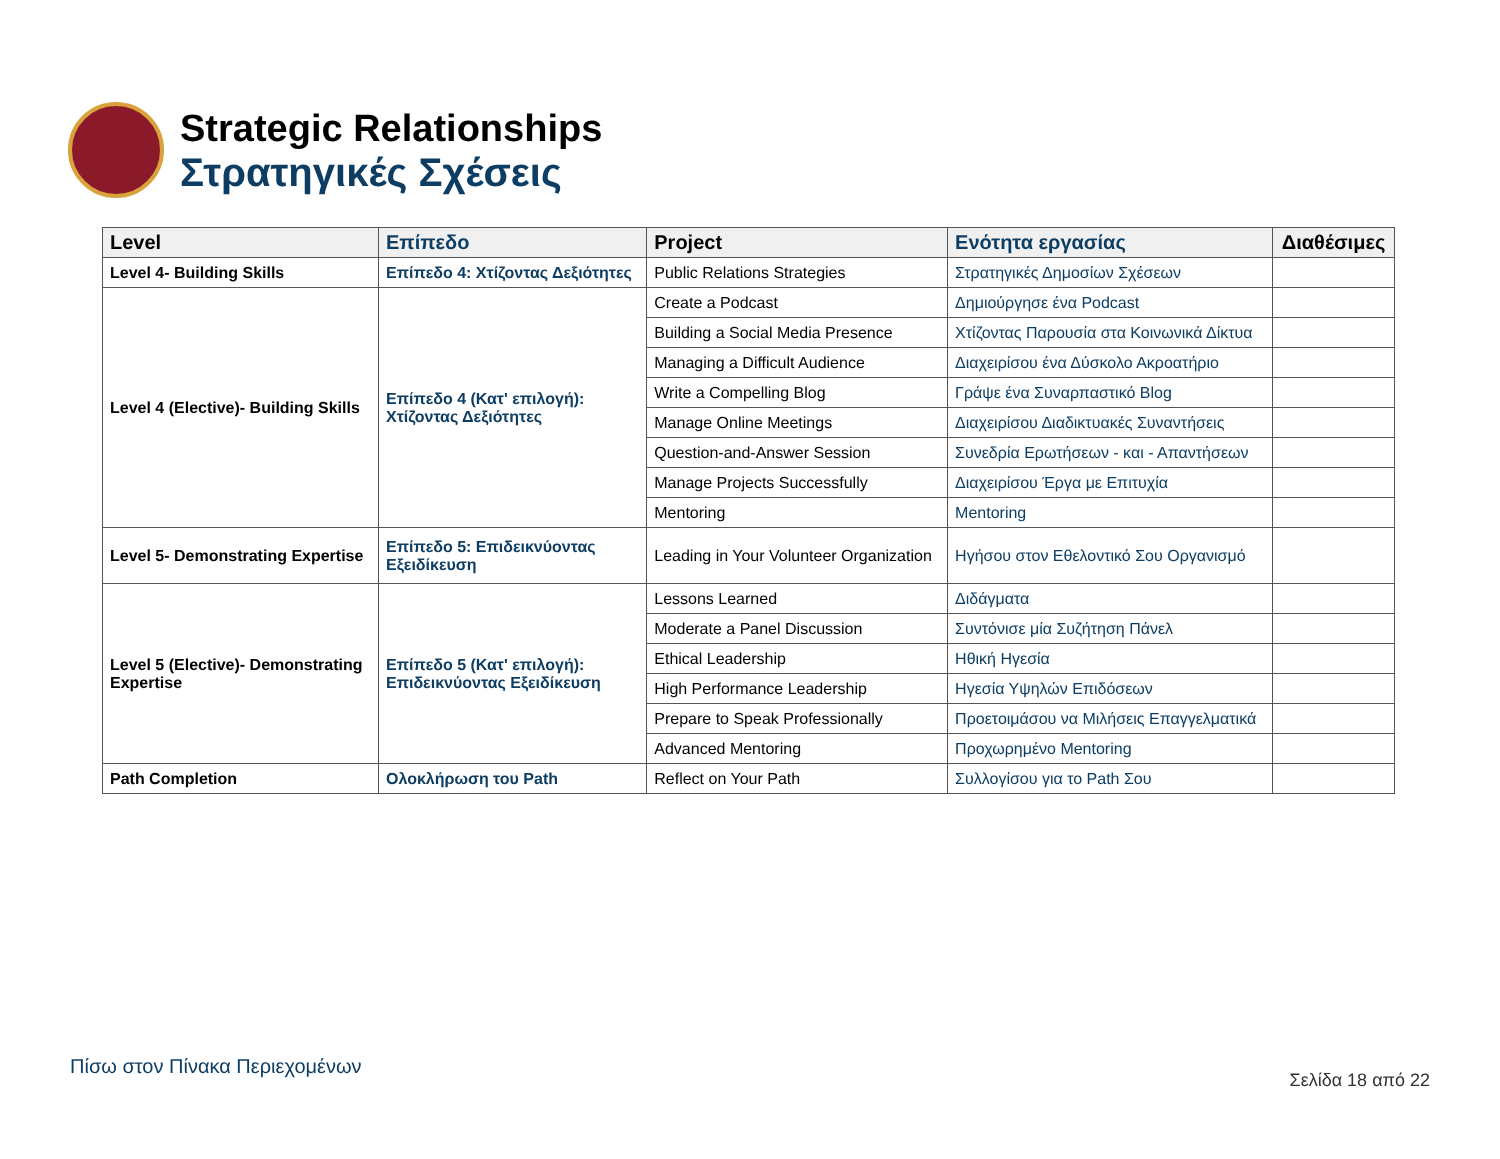Strategic Relationships
Στρατηγικές Σχέσεις
| Level | Επίπεδο | Project | Ενότητα εργασίας | Διαθέσιμες |
| --- | --- | --- | --- | --- |
| Level 4- Building Skills | Επίπεδο 4: Χτίζοντας Δεξιότητες | Public Relations Strategies | Στρατηγικές Δημοσίων Σχέσεων | |
| Level 4 (Elective)- Building Skills | Επίπεδο 4 (Κατ' επιλογή): Χτίζοντας Δεξιότητες | Create a Podcast | Δημιούργησε ένα Podcast | |
| | | Building a Social Media Presence | Χτίζοντας Παρουσία στα Κοινωνικά Δίκτυα | |
| | | Managing a Difficult Audience | Διαχειρίσου ένα Δύσκολο Ακροατήριο | |
| | | Write a Compelling Blog | Γράψε ένα Συναρπαστικό Blog | |
| | | Manage Online Meetings | Διαχειρίσου Διαδικτυακές Συναντήσεις | |
| | | Question-and-Answer Session | Συνεδρία Ερωτήσεων - και - Απαντήσεων | |
| | | Manage Projects Successfully | Διαχειρίσου Έργα με Επιτυχία | |
| | | Mentoring | Mentoring | |
| Level 5- Demonstrating Expertise | Επίπεδο 5: Επιδεικνύοντας Εξειδίκευση | Leading in Your Volunteer Organization | Ηγήσου στον Εθελοντικό Σου Οργανισμό | |
| Level 5 (Elective)- Demonstrating Expertise | Επίπεδο 5 (Κατ' επιλογή): Επιδεικνύοντας Εξειδίκευση | Lessons Learned | Διδάγματα | |
| | | Moderate a Panel Discussion | Συντόνισε μία Συζήτηση Πάνελ | |
| | | Ethical Leadership | Ηθική Ηγεσία | |
| | | High Performance Leadership | Ηγεσία Υψηλών Επιδόσεων | |
| | | Prepare to Speak Professionally | Προετοιμάσου να Μιλήσεις Επαγγελματικά | |
| | | Advanced Mentoring | Προχωρημένο Mentoring | |
| Path Completion | Ολοκλήρωση του Path | Reflect on Your Path | Συλλογίσου για το Path Σου | |
Πίσω στον Πίνακα Περιεχομένων
Σελίδα 18 από 22